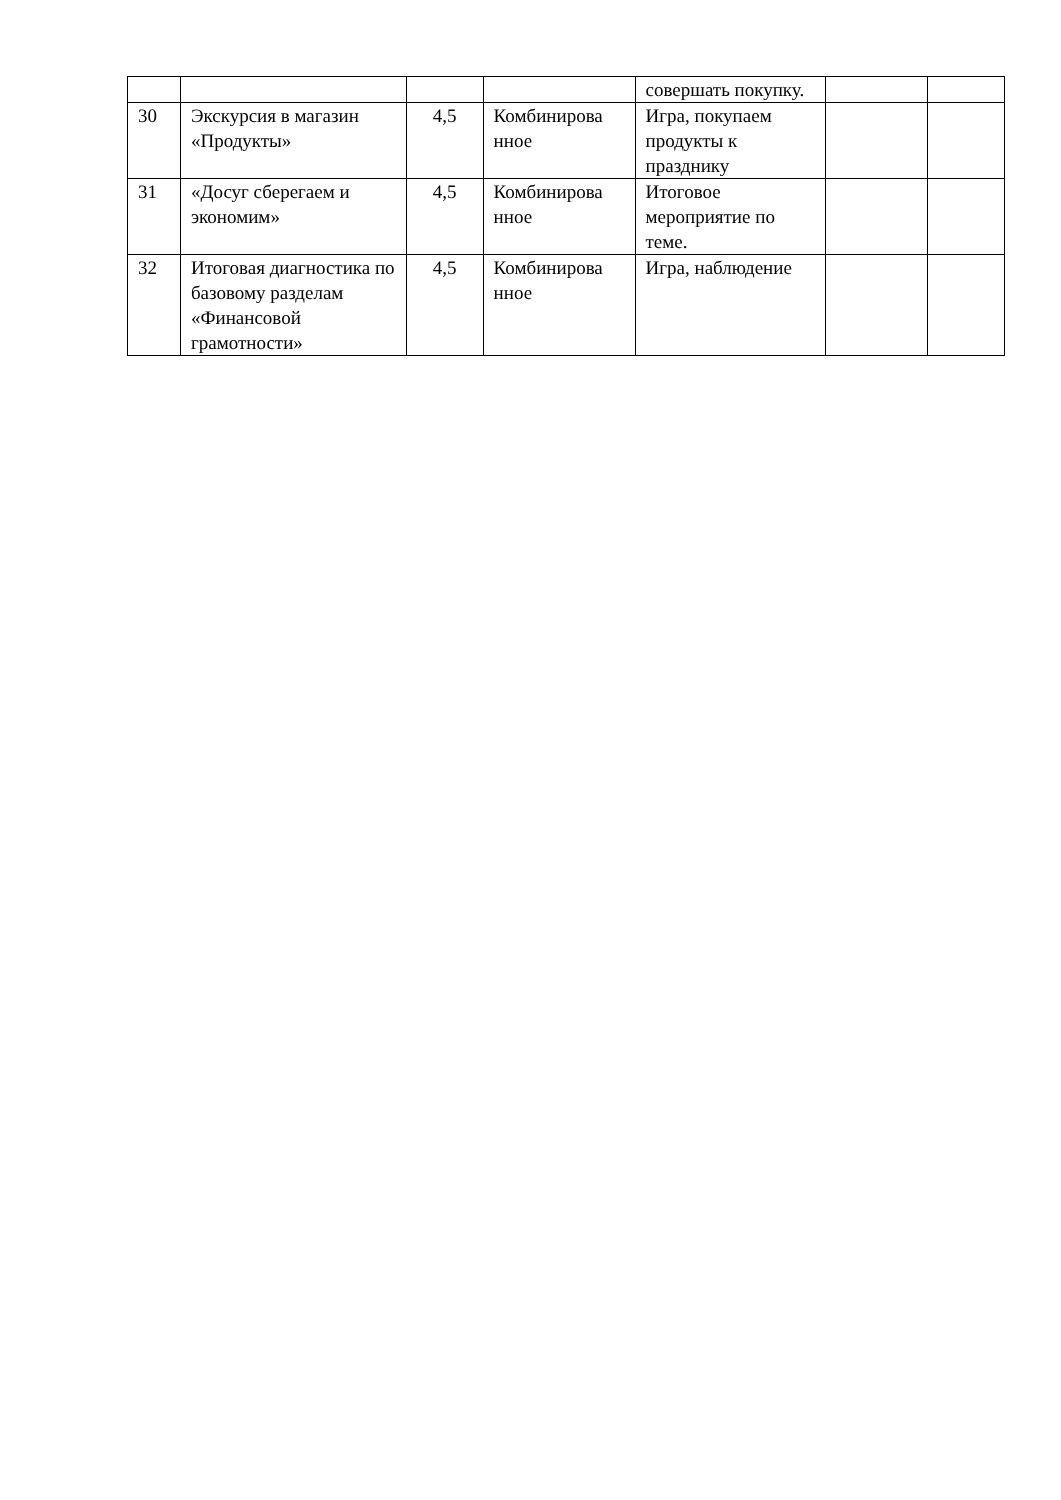| | | | | совершать покупку. | | |
| 30 | Экскурсия в магазин «Продукты» | 4,5 | Комбинирова нное | Игра, покупаем продукты к празднику | | |
| 31 | «Досуг сберегаем и экономим» | 4,5 | Комбинирова нное | Итоговое мероприятие по теме. | | |
| 32 | Итоговая диагностика по базовому разделам «Финансовой грамотности» | 4,5 | Комбинирова нное | Игра, наблюдение | | |